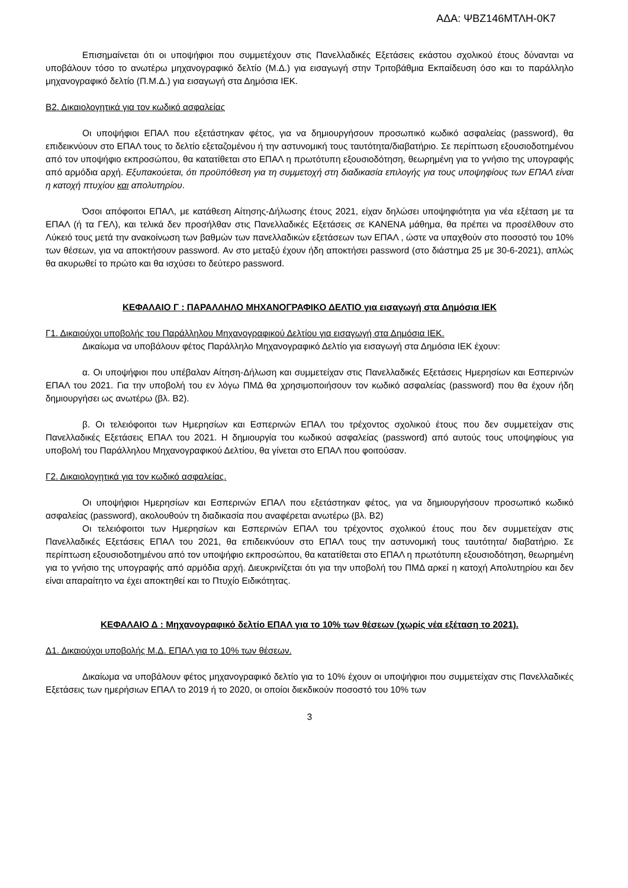ΑΔΑ: ΨΒΖ146ΜΤΛΗ-0Κ7
Επισημαίνεται ότι οι υποψήφιοι που συμμετέχουν στις Πανελλαδικές Εξετάσεις εκάστου σχολικού έτους δύνανται να υποβάλουν τόσο το ανωτέρω μηχανογραφικό δελτίο (Μ.Δ.) για εισαγωγή στην Τριτοβάθμια Εκπαίδευση όσο και το παράλληλο μηχανογραφικό δελτίο (Π.Μ.Δ.) για εισαγωγή στα Δημόσια ΙΕΚ.
Β2. Δικαιολογητικά για τον κωδικό ασφαλείας
Οι υποψήφιοι ΕΠΑΛ που εξετάστηκαν φέτος, για να δημιουργήσουν προσωπικό κωδικό ασφαλείας (password), θα επιδεικνύουν στο ΕΠΑΛ τους το δελτίο εξεταζομένου ή την αστυνομική τους ταυτότητα/διαβατήριο. Σε περίπτωση εξουσιοδοτημένου από τον υποψήφιο εκπροσώπου, θα κατατίθεται στο ΕΠΑΛ η πρωτότυπη εξουσιοδότηση, θεωρημένη για το γνήσιο της υπογραφής από αρμόδια αρχή. Εξυπακούεται, ότι προϋπόθεση για τη συμμετοχή στη διαδικασία επιλογής για τους υποψηφίους των ΕΠΑΛ είναι η κατοχή πτυχίου και απολυτηρίου.
Όσοι απόφοιτοι ΕΠΑΛ, με κατάθεση Αίτησης-Δήλωσης έτους 2021, είχαν δηλώσει υποψηφιότητα για νέα εξέταση με τα ΕΠΑΛ (ή τα ΓΕΛ), και τελικά δεν προσήλθαν στις Πανελλαδικές Εξετάσεις σε ΚΑΝΕΝΑ μάθημα, θα πρέπει να προσέλθουν στο Λύκειό τους μετά την ανακοίνωση των βαθμών των πανελλαδικών εξετάσεων των ΕΠΑΛ , ώστε να υπαχθούν στο ποσοστό του 10% των θέσεων, για να αποκτήσουν password. Αν στο μεταξύ έχουν ήδη αποκτήσει password (στο διάστημα 25 με 30-6-2021), απλώς θα ακυρωθεί το πρώτο και θα ισχύσει το δεύτερο password.
ΚΕΦΑΛΑΙΟ Γ : ΠΑΡΑΛΛΗΛΟ ΜΗΧΑΝΟΓΡΑΦΙΚΟ ΔΕΛΤΙΟ για εισαγωγή στα Δημόσια ΙΕΚ
Γ1. Δικαιούχοι υποβολής του Παράλληλου Μηχανογραφικού Δελτίου για εισαγωγή στα Δημόσια ΙΕΚ.
Δικαίωμα να υποβάλουν φέτος Παράλληλο Μηχανογραφικό Δελτίο για εισαγωγή στα Δημόσια ΙΕΚ έχουν:
α. Οι υποψήφιοι που υπέβαλαν Αίτηση-Δήλωση και συμμετείχαν στις Πανελλαδικές Εξετάσεις Ημερησίων και Εσπερινών ΕΠΑΛ του 2021. Για την υποβολή του εν λόγω ΠΜΔ θα χρησιμοποιήσουν τον κωδικό ασφαλείας (password) που θα έχουν ήδη δημιουργήσει ως ανωτέρω (βλ. Β2).
β. Οι τελειόφοιτοι των Ημερησίων και Εσπερινών ΕΠΑΛ του τρέχοντος σχολικού έτους που δεν συμμετείχαν στις Πανελλαδικές Εξετάσεις ΕΠΑΛ του 2021. Η δημιουργία του κωδικού ασφαλείας (password) από αυτούς τους υποψηφίους για υποβολή του Παράλληλου Μηχανογραφικού Δελτίου, θα γίνεται στο ΕΠΑΛ που φοιτούσαν.
Γ2. Δικαιολογητικά για τον κωδικό ασφαλείας.
Οι υποψήφιοι Ημερησίων και Εσπερινών ΕΠΑΛ που εξετάστηκαν φέτος, για να δημιουργήσουν προσωπικό κωδικό ασφαλείας (password), ακολουθούν τη διαδικασία που αναφέρεται ανωτέρω (βλ. Β2)
Οι τελειόφοιτοι των Ημερησίων και Εσπερινών ΕΠΑΛ του τρέχοντος σχολικού έτους που δεν συμμετείχαν στις Πανελλαδικές Εξετάσεις ΕΠΑΛ του 2021, θα επιδεικνύουν στο ΕΠΑΛ τους την αστυνομική τους ταυτότητα/ διαβατήριο. Σε περίπτωση εξουσιοδοτημένου από τον υποψήφιο εκπροσώπου, θα κατατίθεται στο ΕΠΑΛ η πρωτότυπη εξουσιοδότηση, θεωρημένη για το γνήσιο της υπογραφής από αρμόδια αρχή. Διευκρινίζεται ότι για την υποβολή του ΠΜΔ αρκεί η κατοχή Απολυτηρίου και δεν είναι απαραίτητο να έχει αποκτηθεί και το Πτυχίο Ειδικότητας.
ΚΕΦΑΛΑΙΟ Δ : Μηχανογραφικό δελτίο ΕΠΑΛ για το 10% των θέσεων (χωρίς νέα εξέταση το 2021).
Δ1. Δικαιούχοι υποβολής Μ.Δ. ΕΠΑΛ για το 10% των θέσεων.
Δικαίωμα να υποβάλουν φέτος μηχανογραφικό δελτίο για το 10% έχουν οι υποψήφιοι που συμμετείχαν στις Πανελλαδικές Εξετάσεις των ημερήσιων ΕΠΑΛ το 2019 ή το 2020, οι οποίοι διεκδικούν ποσοστό του 10% των
3